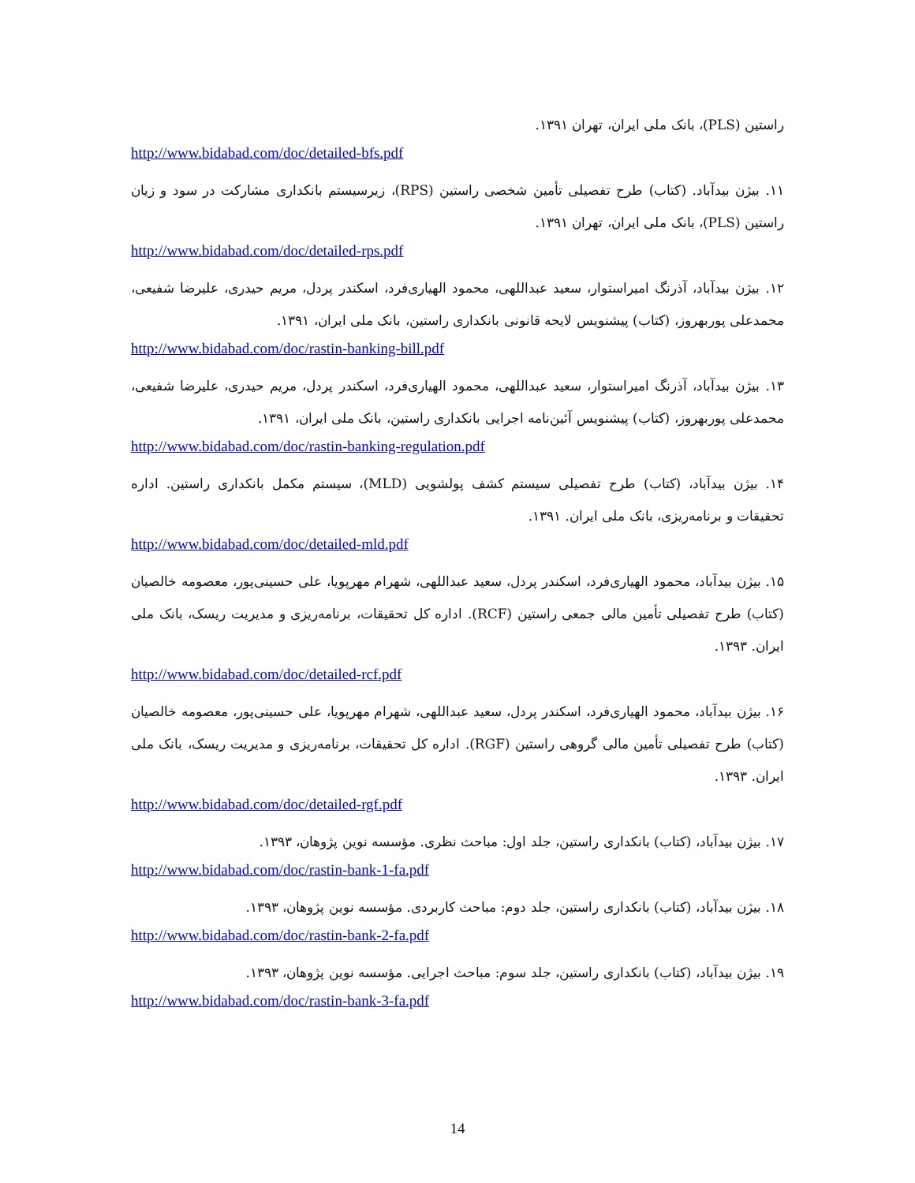راستین (PLS)، بانک ملی ایران، تهران ۱۳۹۱.
http://www.bidabad.com/doc/detailed-bfs.pdf
۱۱. بیژن بیدآباد. (کتاب) طرح تفصیلی تأمین شخصی راستین (RPS)، زیرسیستم بانکداری مشارکت در سود و زیان راستین (PLS)، بانک ملی ایران، تهران ۱۳۹۱.
http://www.bidabad.com/doc/detailed-rps.pdf
۱۲. بیژن بیدآباد، آذرنگ امیراستوار، سعید عبداللهی، محمود الهیاری‌فرد، اسکندر پردل، مریم حیدری، علیرضا شفیعی، محمدعلی پوربهروز، (کتاب) پیشنویس لایحه قانونی بانکداری راستین، بانک ملی ایران، ۱۳۹۱.
http://www.bidabad.com/doc/rastin-banking-bill.pdf
۱۳. بیژن بیدآباد، آذرنگ امیراستوار، سعید عبداللهی، محمود الهیاری‌فرد، اسکندر پردل، مریم حیدری، علیرضا شفیعی، محمدعلی پوربهروز، (کتاب) پیشنویس آئین‌نامه اجرایی بانکداری راستین، بانک ملی ایران، ۱۳۹۱.
http://www.bidabad.com/doc/rastin-banking-regulation.pdf
۱۴. بیژن بیدآباد، (کتاب) طرح تفصیلی سیستم کشف پولشویی (MLD)، سیستم مکمل بانکداری راستین. اداره تحقیقات و برنامه‌ریزی، بانک ملی ایران. ۱۳۹۱.
http://www.bidabad.com/doc/detailed-mld.pdf
۱۵. بیژن بیدآباد، محمود الهیاری‌فرد، اسکندر پردل، سعید عبداللهی، شهرام مهرپویا، علی حسینی‌پور، معصومه خالصیان (کتاب) طرح تفصیلی تأمین مالی جمعی راستین (RCF). اداره کل تحقیقات، برنامه‌ریزی و مدیریت ریسک، بانک ملی ایران. ۱۳۹۳.
http://www.bidabad.com/doc/detailed-rcf.pdf
۱۶. بیژن بیدآباد، محمود الهیاری‌فرد، اسکندر پردل، سعید عبداللهی، شهرام مهرپویا، علی حسینی‌پور، معصومه خالصیان (کتاب) طرح تفصیلی تأمین مالی گروهی راستین (RGF). اداره کل تحقیقات، برنامه‌ریزی و مدیریت ریسک، بانک ملی ایران. ۱۳۹۳.
http://www.bidabad.com/doc/detailed-rgf.pdf
۱۷. بیژن بیدآباد، (کتاب) بانکداری راستین، جلد اول: مباحث نظری. مؤسسه نوین پژوهان، ۱۳۹۳.
http://www.bidabad.com/doc/rastin-bank-1-fa.pdf
۱۸. بیژن بیدآباد، (کتاب) بانکداری راستین، جلد دوم: مباحث کاربردی. مؤسسه نوین پژوهان، ۱۳۹۳.
http://www.bidabad.com/doc/rastin-bank-2-fa.pdf
۱۹. بیژن بیدآباد، (کتاب) بانکداری راستین، جلد سوم: مباحث اجرایی. مؤسسه نوین پژوهان، ۱۳۹۳.
http://www.bidabad.com/doc/rastin-bank-3-fa.pdf
14